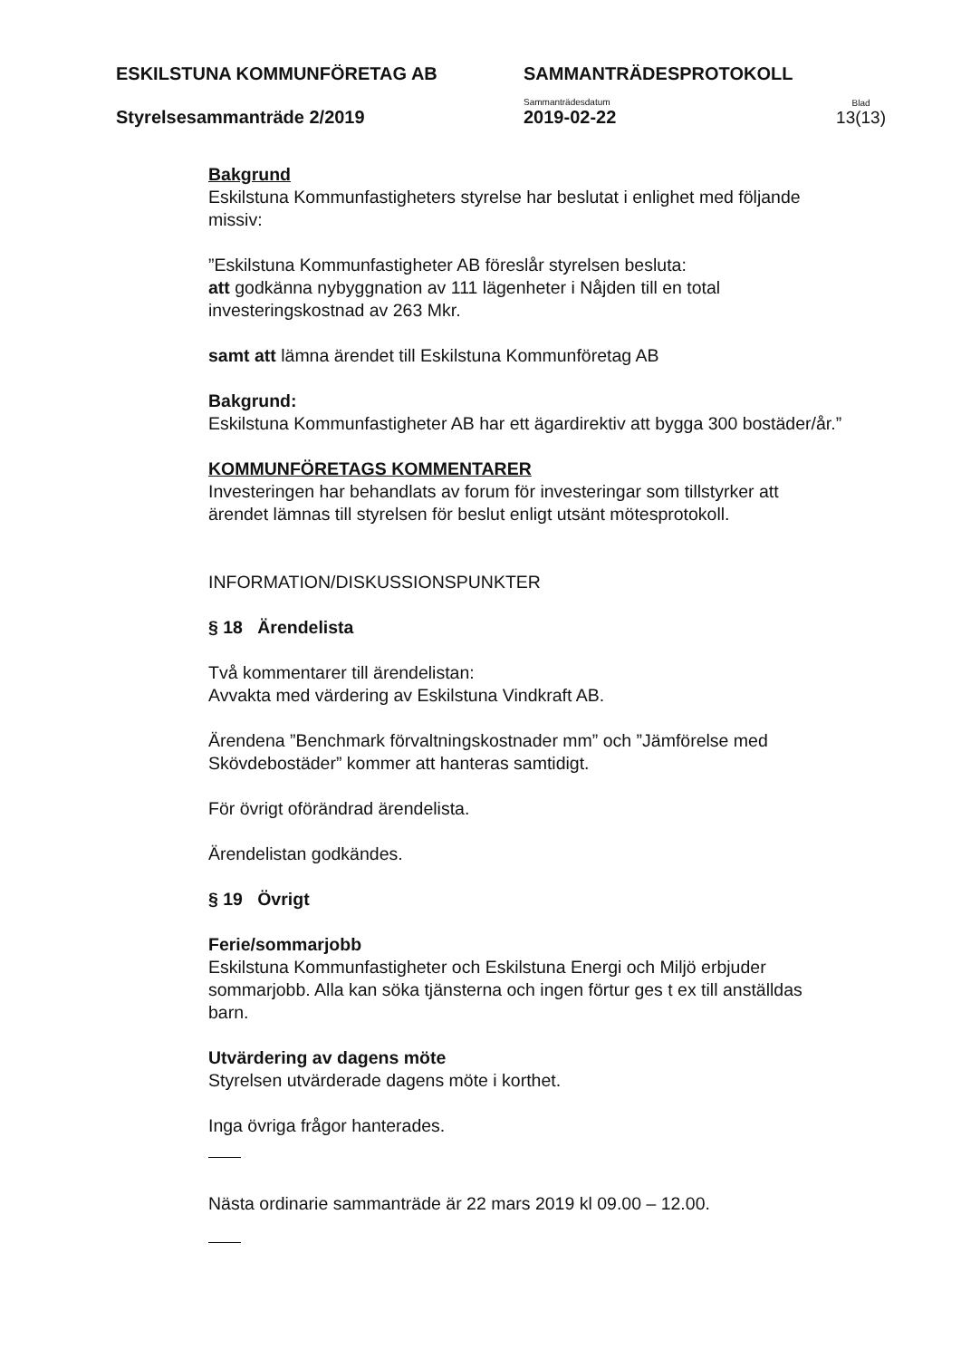ESKILSTUNA KOMMUNFÖRETAG AB
SAMMANTRÄDESPROTOKOLL
Styrelsesammanträde 2/2019
Sammanträdesdatum
2019-02-22
Blad
13(13)
Bakgrund
Eskilstuna Kommunfastigheters styrelse har beslutat i enlighet med följande missiv:
”Eskilstuna Kommunfastigheter AB föreslår styrelsen besluta:
att godkänna nybyggnation av 111 lägenheter i Nåjden till en total investeringskostnad av 263 Mkr.
samt att lämna ärendet till Eskilstuna Kommunföretag AB
Bakgrund:
Eskilstuna Kommunfastigheter AB har ett ägardirektiv att bygga 300 bostäder/år.”
KOMMUNFÖRETAGS KOMMENTARER
Investeringen har behandlats av forum för investeringar som tillstyrker att ärendet lämnas till styrelsen för beslut enligt utsänt mötesprotokoll.
INFORMATION/DISKUSSIONSPUNKTER
§ 18 Ärendelista
Två kommentarer till ärendelistan:
Avvakta med värdering av Eskilstuna Vindkraft AB.
Ärendena ”Benchmark förvaltningskostnader mm” och ”Jämförelse med Skövdebostäder” kommer att hanteras samtidigt.
För övrigt oförändrad ärendelista.
Ärendelistan godkändes.
§ 19 Övrigt
Ferie/sommarjobb
Eskilstuna Kommunfastigheter och Eskilstuna Energi och Miljö erbjuder sommarjobb. Alla kan söka tjänsterna och ingen förtur ges t ex till anställdas barn.
Utvärdering av dagens möte
Styrelsen utvärderade dagens möte i korthet.
Inga övriga frågor hanterades.
Nästa ordinarie sammanträde är 22 mars 2019 kl 09.00 – 12.00.